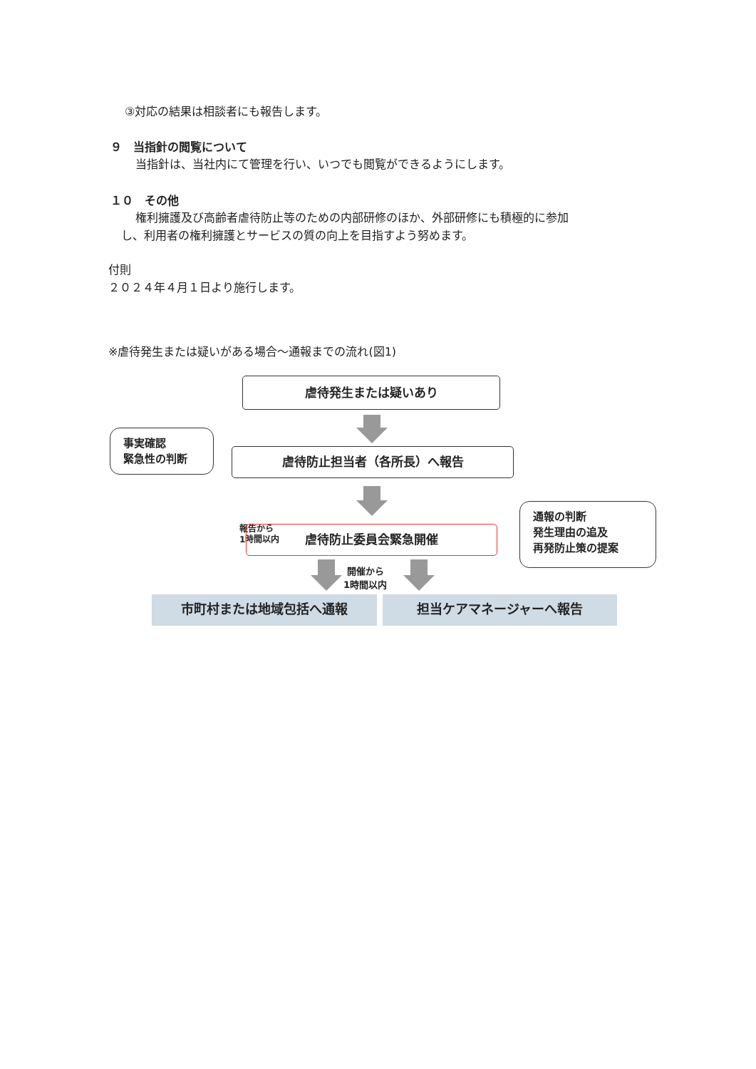③対応の結果は相談者にも報告します。
９　当指針の閲覧について
当指針は、当社内にて管理を行い、いつでも閲覧ができるようにします。
１０　その他
権利擁護及び高齢者虐待防止等のための内部研修のほか、外部研修にも積極的に参加
し、利用者の権利擁護とサービスの質の向上を目指すよう努めます。
付則
２０２４年４月１日より施行します。
※虐待発生または疑いがある場合～通報までの流れ(図1)
虐待発生または疑いあり
事実確認
緊急性の判断
虐待防止担当者（各所長）へ報告
報告から
1時間以内
虐待防止委員会緊急開催
通報の判断
発生理由の追及
再発防止策の提案
開催から
1時間以内
市町村または地域包括へ通報 担当ケアマネージャーへ報告